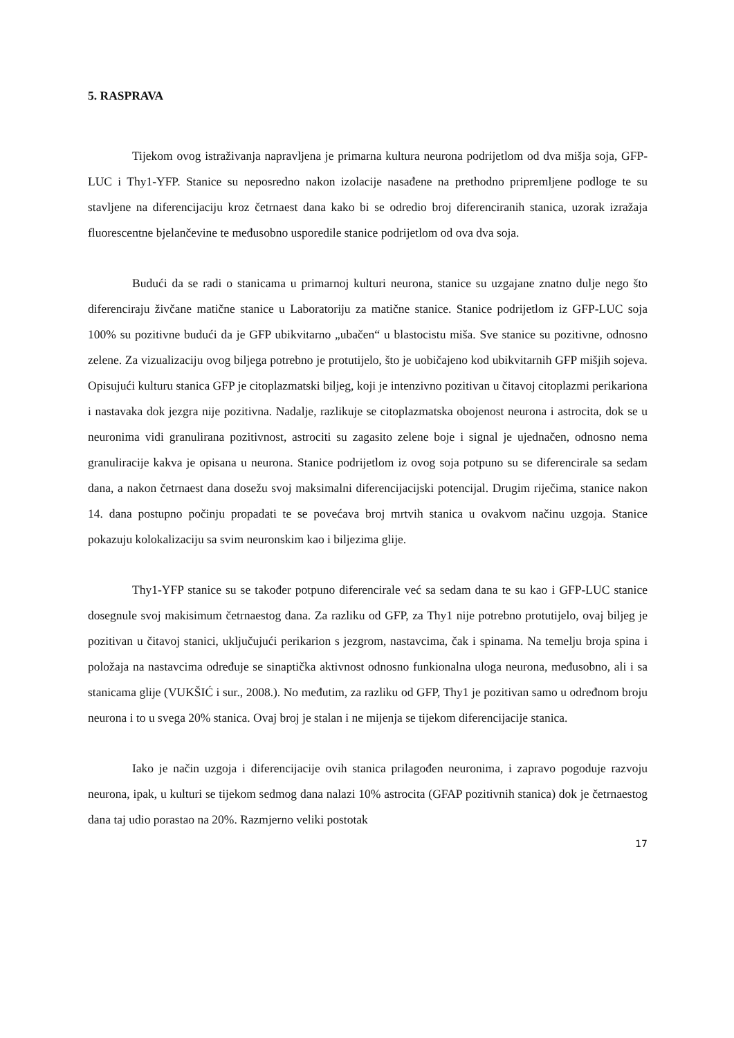5. RASPRAVA
Tijekom ovog istraživanja napravljena je primarna kultura neurona podrijetlom od dva mišja soja, GFP-LUC i Thy1-YFP. Stanice su neposredno nakon izolacije nasađene na prethodno pripremljene podloge te su stavljene na diferencijaciju kroz četrnaest dana kako bi se odredio broj diferenciranih stanica, uzorak izražaja fluorescentne bjelančevine te međusobno usporedile stanice podrijetlom od ova dva soja.
Budući da se radi o stanicama u primarnoj kulturi neurona, stanice su uzgajane znatno dulje nego što diferenciraju živčane matične stanice u Laboratoriju za matične stanice. Stanice podrijetlom iz GFP-LUC soja 100% su pozitivne budući da je GFP ubikvitarno „ubačen“ u blastocistu miša. Sve stanice su pozitivne, odnosno zelene. Za vizualizaciju ovog biljega potrebno je protutijelo, što je uobičajeno kod ubikvitarnih GFP mišjih sojeva. Opisujući kulturu stanica GFP je citoplazmatski biljeg, koji je intenzivno pozitivan u čitavoj citoplazmi perikariona i nastavaka dok jezgra nije pozitivna. Nadalje, razlikuje se citoplazmatska obojenost neurona i astrocita, dok se u neuronima vidi granulirana pozitivnost, astrociti su zagasito zelene boje i signal je ujednačen, odnosno nema granuliracije kakva je opisana u neurona. Stanice podrijetlom iz ovog soja potpuno su se diferencirale sa sedam dana, a nakon četrnaest dana dosežu svoj maksimalni diferencijacijski potencijal. Drugim riječima, stanice nakon 14. dana postupno počinju propadati te se povećava broj mrtvih stanica u ovakvom načinu uzgoja. Stanice pokazuju kolokalizaciju sa svim neuronskim kao i biljezima glije.
Thy1-YFP stanice su se također potpuno diferencirale već sa sedam dana te su kao i GFP-LUC stanice dosegnule svoj makisimum četrnaestog dana. Za razliku od GFP, za Thy1 nije potrebno protutijelo, ovaj biljeg je pozitivan u čitavoj stanici, uključujući perikarion s jezgrom, nastavcima, čak i spinama. Na temelju broja spina i položaja na nastavcima određuje se sinaptička aktivnost odnosno funkionalna uloga neurona, međusobno, ali i sa stanicama glije (VUKŠIĆ i sur., 2008.). No međutim, za razliku od GFP, Thy1 je pozitivan samo u određnom broju neurona i to u svega 20% stanica. Ovaj broj je stalan i ne mijenja se tijekom diferencijacije stanica.
Iako je način uzgoja i diferencijacije ovih stanica prilagođen neuronima, i zapravo pogoduje razvoju neurona, ipak, u kulturi se tijekom sedmog dana nalazi 10% astrocita (GFAP pozitivnih stanica) dok je četrnaestog dana taj udio porastao na 20%. Razmjerno veliki postotak
17